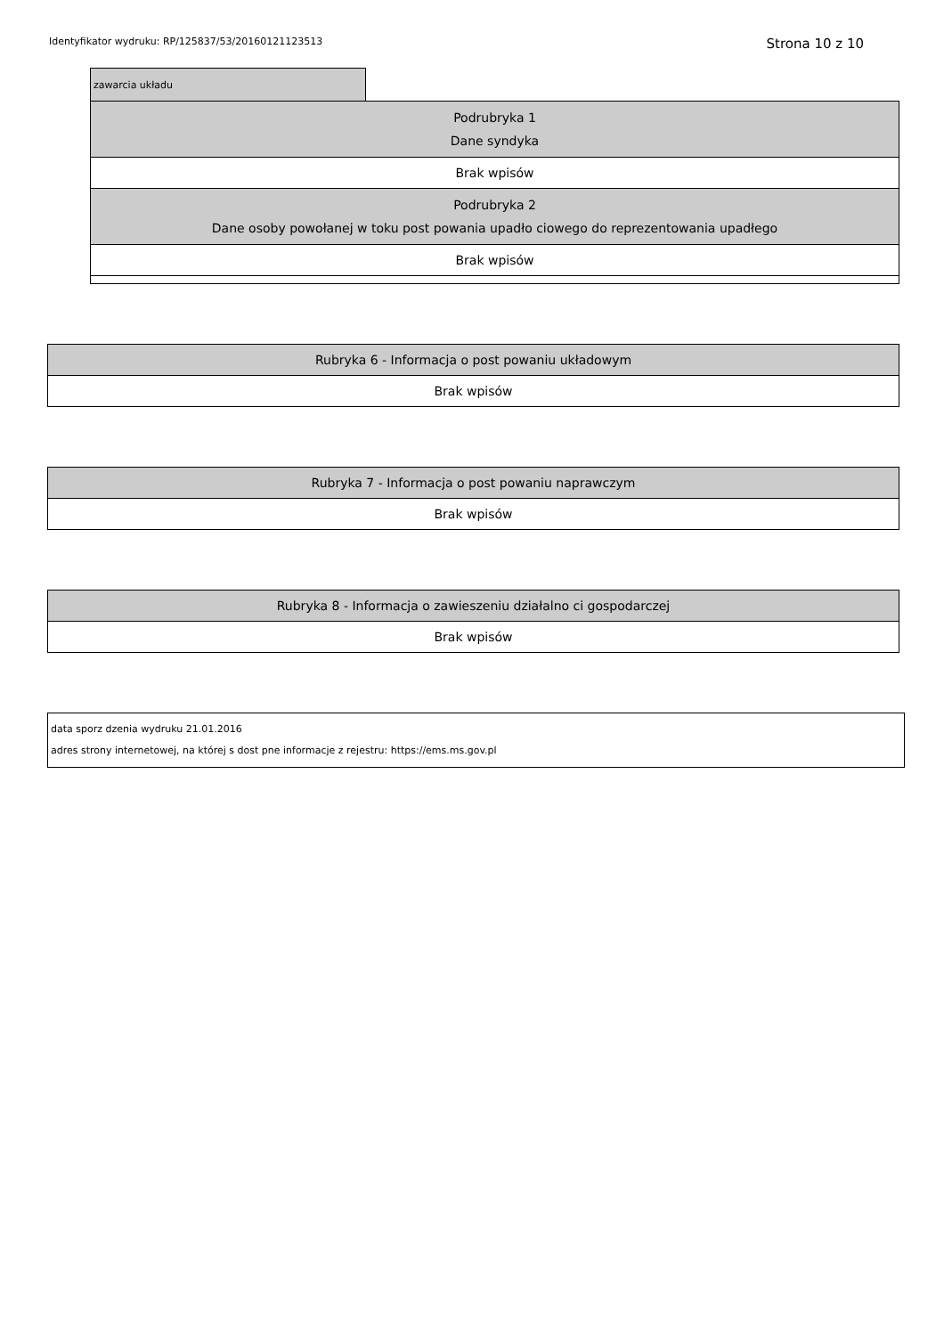Identyfikator wydruku: RP/125837/53/20160121123513 Strona 10 z 10
| zawarcia układu | |
| Podrubryka 1 Dane syndyka | |
| Brak wpisów | |
| Podrubryka 2 Dane osoby powołanej w toku post powania upadło ciowego do reprezentowania upadłego | |
| Brak wpisów | |
| Rubryka 6 - Informacja o post powaniu układowym |
| Brak wpisów |
| Rubryka 7 - Informacja o post powaniu naprawczym |
| Brak wpisów |
| Rubryka 8 - Informacja o zawieszeniu działalno ci gospodarczej |
| Brak wpisów |
data sporz dzenia wydruku 21.01.2016
adres strony internetowej, na której s dost pne informacje z rejestru: https://ems.ms.gov.pl